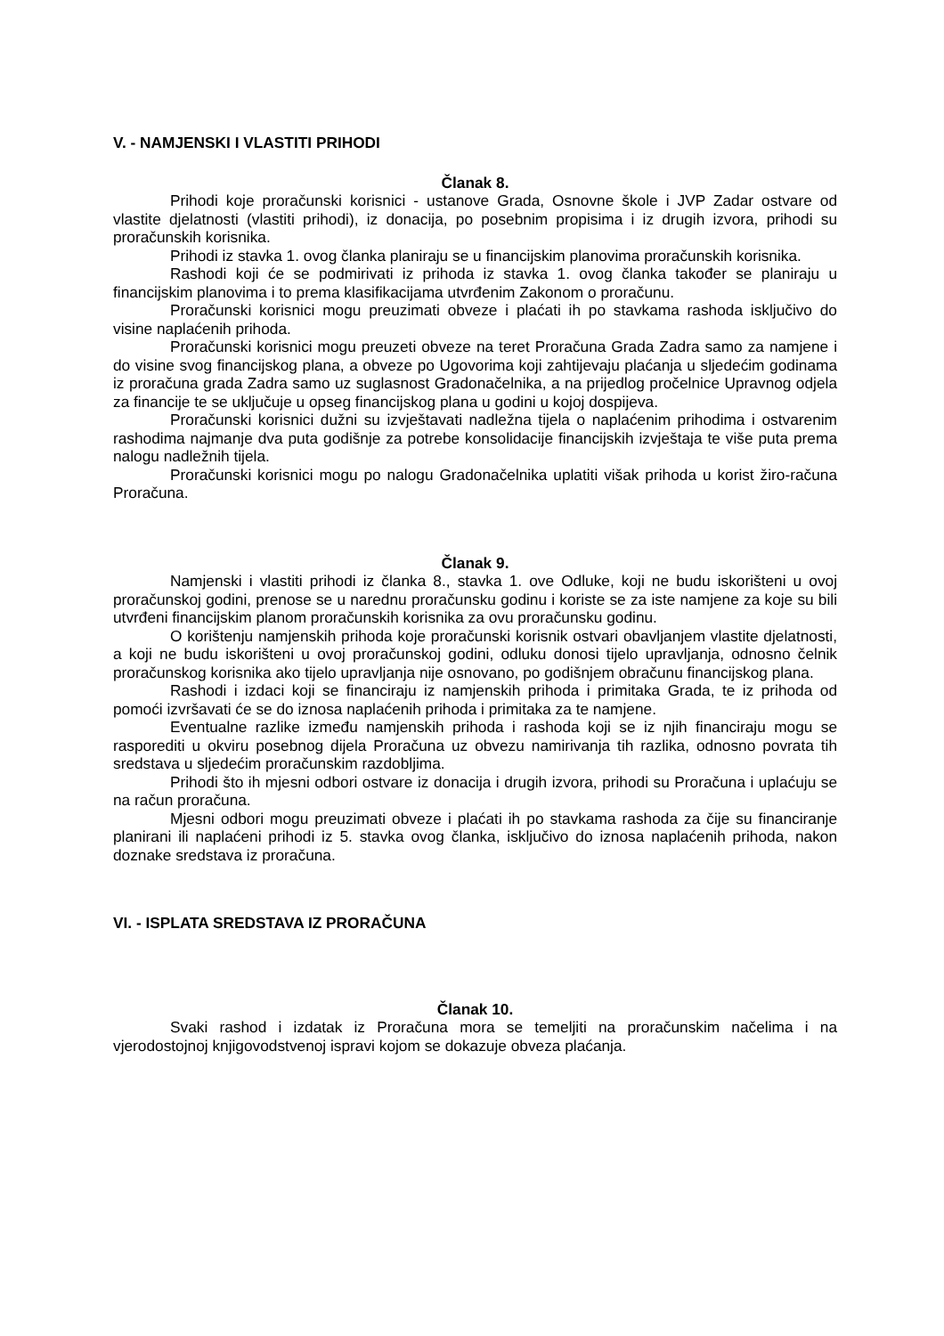V. - NAMJENSKI I VLASTITI PRIHODI
Članak 8.
Prihodi koje proračunski korisnici - ustanove Grada, Osnovne škole i JVP Zadar ostvare od vlastite djelatnosti (vlastiti prihodi), iz donacija, po posebnim propisima i iz drugih izvora, prihodi su proračunskih korisnika.
Prihodi iz stavka 1. ovog članka planiraju se u financijskim planovima proračunskih korisnika.
Rashodi koji će se podmirivati iz prihoda iz stavka 1. ovog članka također se planiraju u financijskim planovima i to prema klasifikacijama utvrđenim Zakonom o proračunu.
Proračunski korisnici mogu preuzimati obveze i plaćati ih po stavkama rashoda isključivo do visine naplaćenih prihoda.
Proračunski korisnici mogu preuzeti obveze na teret Proračuna Grada Zadra samo za namjene i do visine svog financijskog plana, a obveze po Ugovorima koji zahtijevaju plaćanja u sljedećim godinama iz proračuna grada Zadra samo uz suglasnost Gradonačelnika, a na prijedlog pročelnice Upravnog odjela za financije te se uključuje u opseg financijskog plana u godini u kojoj dospijeva.
Proračunski korisnici dužni su izvještavati nadležna tijela o naplaćenim prihodima i ostvarenim rashodima najmanje dva puta godišnje za potrebe konsolidacije financijskih izvještaja te više puta prema nalogu nadležnih tijela.
Proračunski korisnici mogu po nalogu Gradonačelnika uplatiti višak prihoda u korist žiro-računa Proračuna.
Članak 9.
Namjenski i vlastiti prihodi iz članka 8., stavka 1. ove Odluke, koji ne budu iskorišteni u ovoj proračunskoj godini, prenose se u narednu proračunsku godinu i koriste se za iste namjene za koje su bili utvrđeni financijskim planom proračunskih korisnika za ovu proračunsku godinu.
O korištenju namjenskih prihoda koje proračunski korisnik ostvari obavljanjem vlastite djelatnosti, a koji ne budu iskorišteni u ovoj proračunskoj godini, odluku donosi tijelo upravljanja, odnosno čelnik proračunskog korisnika ako tijelo upravljanja nije osnovano, po godišnjem obračunu financijskog plana.
Rashodi i izdaci koji se financiraju iz namjenskih prihoda i primitaka Grada, te iz prihoda od pomoći izvršavati će se do iznosa naplaćenih prihoda i primitaka za te namjene.
Eventualne razlike između namjenskih prihoda i rashoda koji se iz njih financiraju mogu se rasporediti u okviru posebnog dijela Proračuna uz obvezu namirivanja tih razlika, odnosno povrata tih sredstava u sljedećim proračunskim razdobljima.
Prihodi što ih mjesni odbori ostvare iz donacija i drugih izvora, prihodi su Proračuna i uplaćuju se na račun proračuna.
Mjesni odbori mogu preuzimati obveze i plaćati ih po stavkama rashoda za čije su financiranje planirani ili naplaćeni prihodi iz 5. stavka ovog članka, isključivo do iznosa naplaćenih prihoda, nakon doznake sredstava iz proračuna.
VI. - ISPLATA SREDSTAVA IZ PRORAČUNA
Članak 10.
Svaki rashod i izdatak iz Proračuna mora se temeljiti na proračunskim načelima i na vjerodostojnoj knjigovodstvenoj ispravi kojom se dokazuje obveza plaćanja.